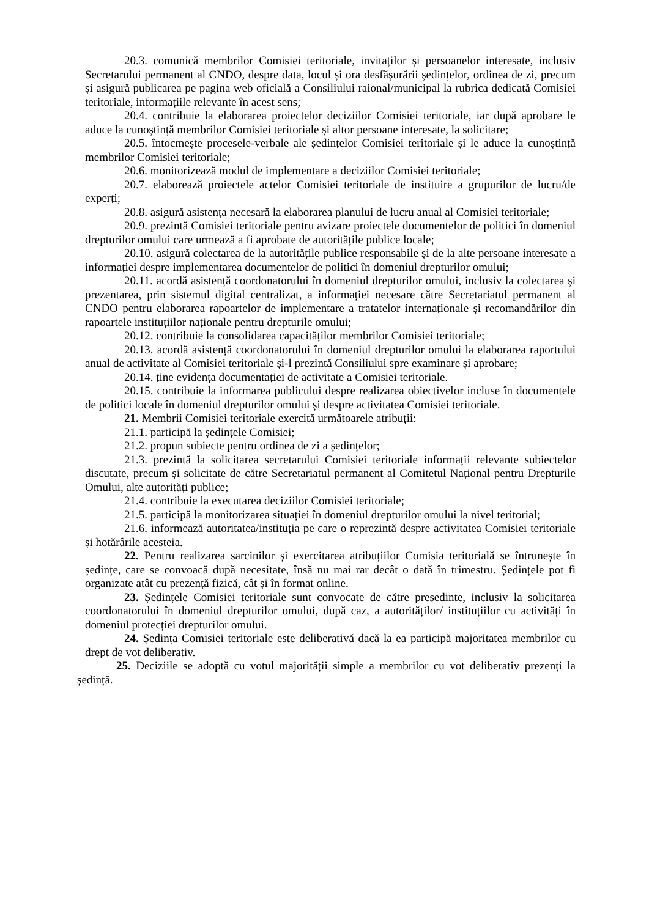20.3. comunică membrilor Comisiei teritoriale, invitaților și persoanelor interesate, inclusiv Secretarului permanent al CNDO, despre data, locul și ora desfășurării ședințelor, ordinea de zi, precum și asigură publicarea pe pagina web oficială a Consiliului raional/municipal la rubrica dedicată Comisiei teritoriale, informațiile relevante în acest sens;
20.4. contribuie la elaborarea proiectelor deciziilor Comisiei teritoriale, iar după aprobare le aduce la cunoștință membrilor Comisiei teritoriale și altor persoane interesate, la solicitare;
20.5. întocmește procesele-verbale ale ședințelor Comisiei teritoriale și le aduce la cunoștință membrilor Comisiei teritoriale;
20.6. monitorizează modul de implementare a deciziilor Comisiei teritoriale;
20.7. elaborează proiectele actelor Comisiei teritoriale de instituire a grupurilor de lucru/de experți;
20.8. asigură asistența necesară la elaborarea planului de lucru anual al Comisiei teritoriale;
20.9. prezintă Comisiei teritoriale pentru avizare proiectele documentelor de politici în domeniul drepturilor omului care urmează a fi aprobate de autoritățile publice locale;
20.10. asigură colectarea de la autoritățile publice responsabile și de la alte persoane interesate a informației despre implementarea documentelor de politici în domeniul drepturilor omului;
20.11. acordă asistență coordonatorului în domeniul drepturilor omului, inclusiv la colectarea și prezentarea, prin sistemul digital centralizat, a informației necesare către Secretariatul permanent al CNDO pentru elaborarea rapoartelor de implementare a tratatelor internaționale și recomandărilor din rapoartele instituțiilor naționale pentru drepturile omului;
20.12. contribuie la consolidarea capacităților membrilor Comisiei teritoriale;
20.13. acordă asistență coordonatorului în domeniul drepturilor omului la elaborarea raportului anual de activitate al Comisiei teritoriale și-l prezintă Consiliului spre examinare și aprobare;
20.14. ține evidența documentației de activitate a Comisiei teritoriale.
20.15. contribuie la informarea publicului despre realizarea obiectivelor incluse în documentele de politici locale în domeniul drepturilor omului și despre activitatea Comisiei teritoriale.
21. Membrii Comisiei teritoriale exercită următoarele atribuții:
21.1. participă la ședințele Comisiei;
21.2. propun subiecte pentru ordinea de zi a ședințelor;
21.3. prezintă la solicitarea secretarului Comisiei teritoriale informații relevante subiectelor discutate, precum și solicitate de către Secretariatul permanent al Comitetul Național pentru Drepturile Omului, alte autorități publice;
21.4. contribuie la executarea deciziilor Comisiei teritoriale;
21.5. participă la monitorizarea situației în domeniul drepturilor omului la nivel teritorial;
21.6. informează autoritatea/instituția pe care o reprezintă despre activitatea Comisiei teritoriale și hotărârile acesteia.
22. Pentru realizarea sarcinilor și exercitarea atribuțiilor Comisia teritorială se întrunește în ședințe, care se convoacă după necesitate, însă nu mai rar decât o dată în trimestru. Ședințele pot fi organizate atât cu prezență fizică, cât și în format online.
23. Ședințele Comisiei teritoriale sunt convocate de către președinte, inclusiv la solicitarea coordonatorului în domeniul drepturilor omului, după caz, a autorităților/ instituțiilor cu activități în domeniul protecției drepturilor omului.
24. Ședința Comisiei teritoriale este deliberativă dacă la ea participă majoritatea membrilor cu drept de vot deliberativ.
25. Deciziile se adoptă cu votul majorității simple a membrilor cu vot deliberativ prezenți la ședință.